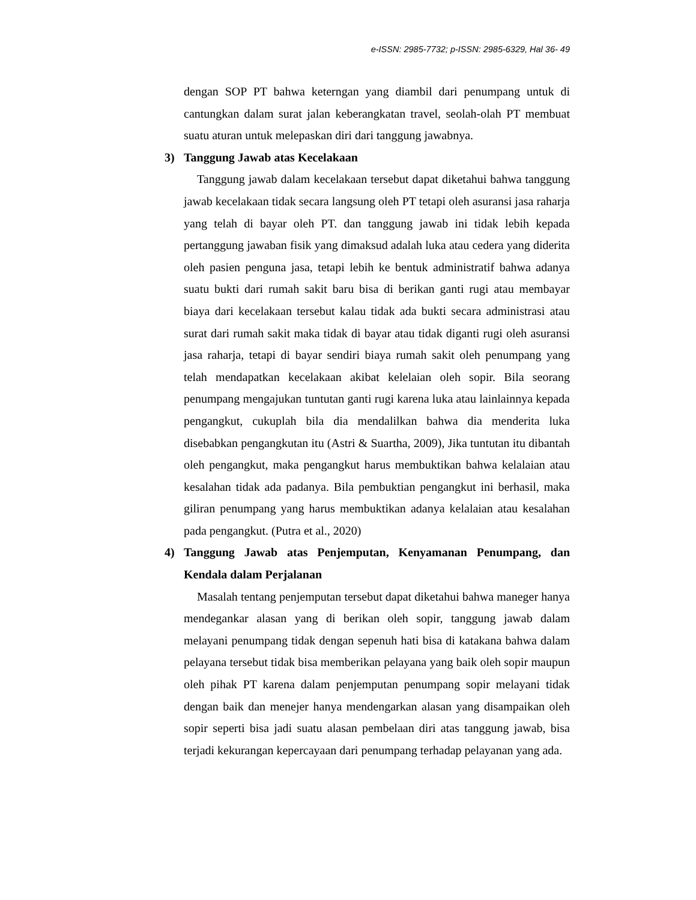e-ISSN: 2985-7732; p-ISSN: 2985-6329, Hal 36- 49
dengan SOP PT bahwa keterngan yang diambil dari penumpang untuk di cantungkan dalam surat jalan keberangkatan travel, seolah-olah PT membuat suatu aturan untuk melepaskan diri dari tanggung jawabnya.
3) Tanggung Jawab atas Kecelakaan
Tanggung jawab dalam kecelakaan tersebut dapat diketahui bahwa tanggung jawab kecelakaan tidak secara langsung oleh PT tetapi oleh asuransi jasa raharja yang telah di bayar oleh PT. dan tanggung jawab ini tidak lebih kepada pertanggung jawaban fisik yang dimaksud adalah luka atau cedera yang diderita oleh pasien penguna jasa, tetapi lebih ke bentuk administratif bahwa adanya suatu bukti dari rumah sakit baru bisa di berikan ganti rugi atau membayar biaya dari kecelakaan tersebut kalau tidak ada bukti secara administrasi atau surat dari rumah sakit maka tidak di bayar atau tidak diganti rugi oleh asuransi jasa raharja, tetapi di bayar sendiri biaya rumah sakit oleh penumpang yang telah mendapatkan kecelakaan akibat kelelaian oleh sopir. Bila seorang penumpang mengajukan tuntutan ganti rugi karena luka atau lainlainnya kepada pengangkut, cukuplah bila dia mendalilkan bahwa dia menderita luka disebabkan pengangkutan itu (Astri & Suartha, 2009), Jika tuntutan itu dibantah oleh pengangkut, maka pengangkut harus membuktikan bahwa kelalaian atau kesalahan tidak ada padanya. Bila pembuktian pengangkut ini berhasil, maka giliran penumpang yang harus membuktikan adanya kelalaian atau kesalahan pada pengangkut. (Putra et al., 2020)
4) Tanggung Jawab atas Penjemputan, Kenyamanan Penumpang, dan Kendala dalam Perjalanan
Masalah tentang penjemputan tersebut dapat diketahui bahwa maneger hanya mendegankar alasan yang di berikan oleh sopir, tanggung jawab dalam melayani penumpang tidak dengan sepenuh hati bisa di katakana bahwa dalam pelayana tersebut tidak bisa memberikan pelayana yang baik oleh sopir maupun oleh pihak PT karena dalam penjemputan penumpang sopir melayani tidak dengan baik dan menejer hanya mendengarkan alasan yang disampaikan oleh sopir seperti bisa jadi suatu alasan pembelaan diri atas tanggung jawab, bisa terjadi kekurangan kepercayaan dari penumpang terhadap pelayanan yang ada.